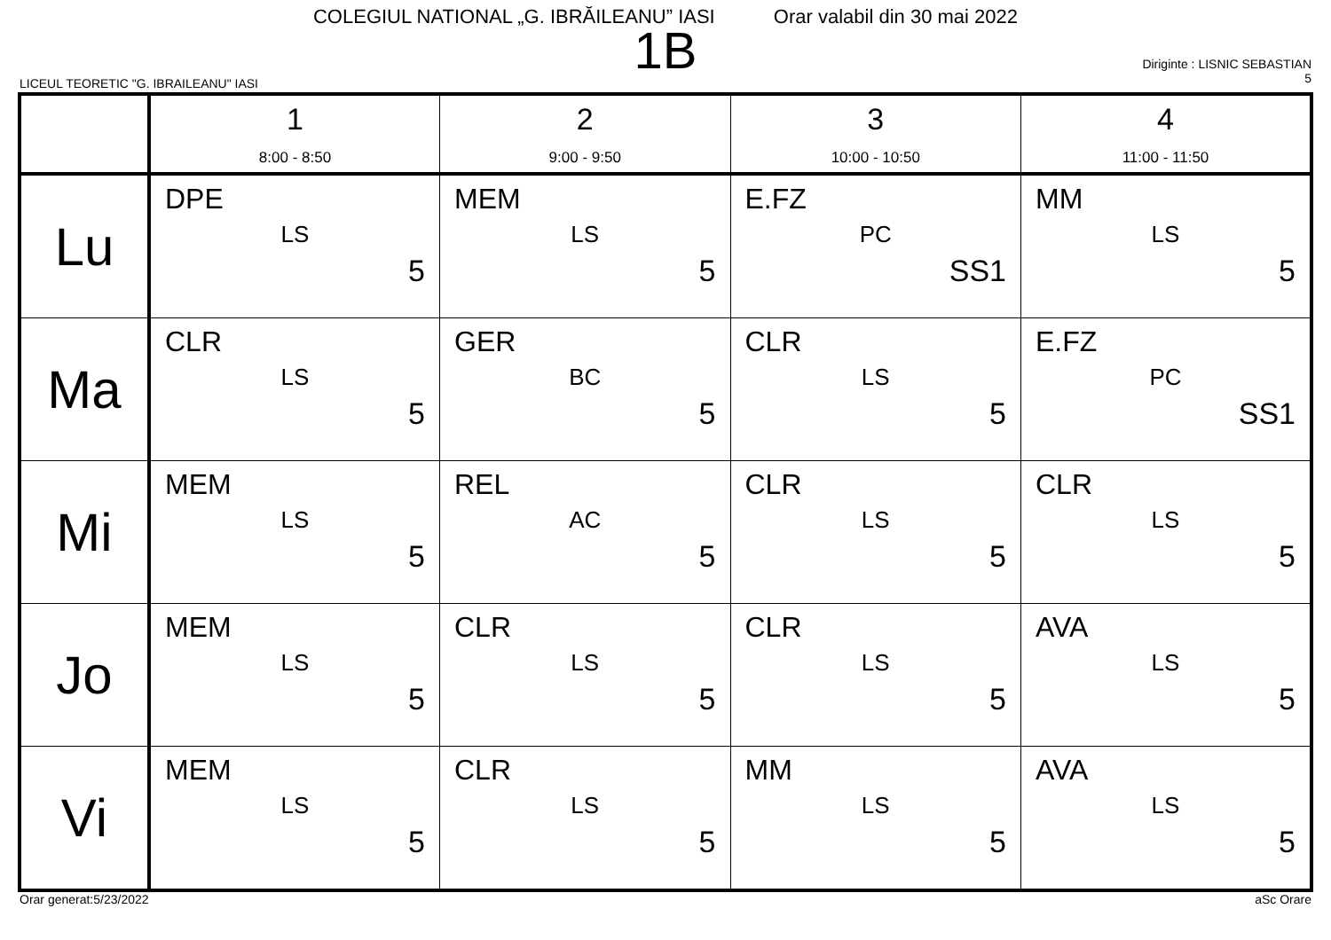COLEGIUL NATIONAL „G. IBRĂILEANU” IASI Orar valabil din 30 mai 2022
1B
LICEUL TEORETIC "G. IBRAILEANU" IASI
Diriginte : LISNIC SEBASTIAN
5
| | 1 8:00 - 8:50 | 2 9:00 - 9:50 | 3 10:00 - 10:50 | 4 11:00 - 11:50 |
| --- | --- | --- | --- | --- |
| Lu | DPE LS 5 | MEM LS 5 | E.FZ PC SS1 | MM LS 5 |
| Ma | CLR LS 5 | GER BC 5 | CLR LS 5 | E.FZ PC SS1 |
| Mi | MEM LS 5 | REL AC 5 | CLR LS 5 | CLR LS 5 |
| Jo | MEM LS 5 | CLR LS 5 | CLR LS 5 | AVA LS 5 |
| Vi | MEM LS 5 | CLR LS 5 | MM LS 5 | AVA LS 5 |
Orar generat:5/23/2022 aSc Orare